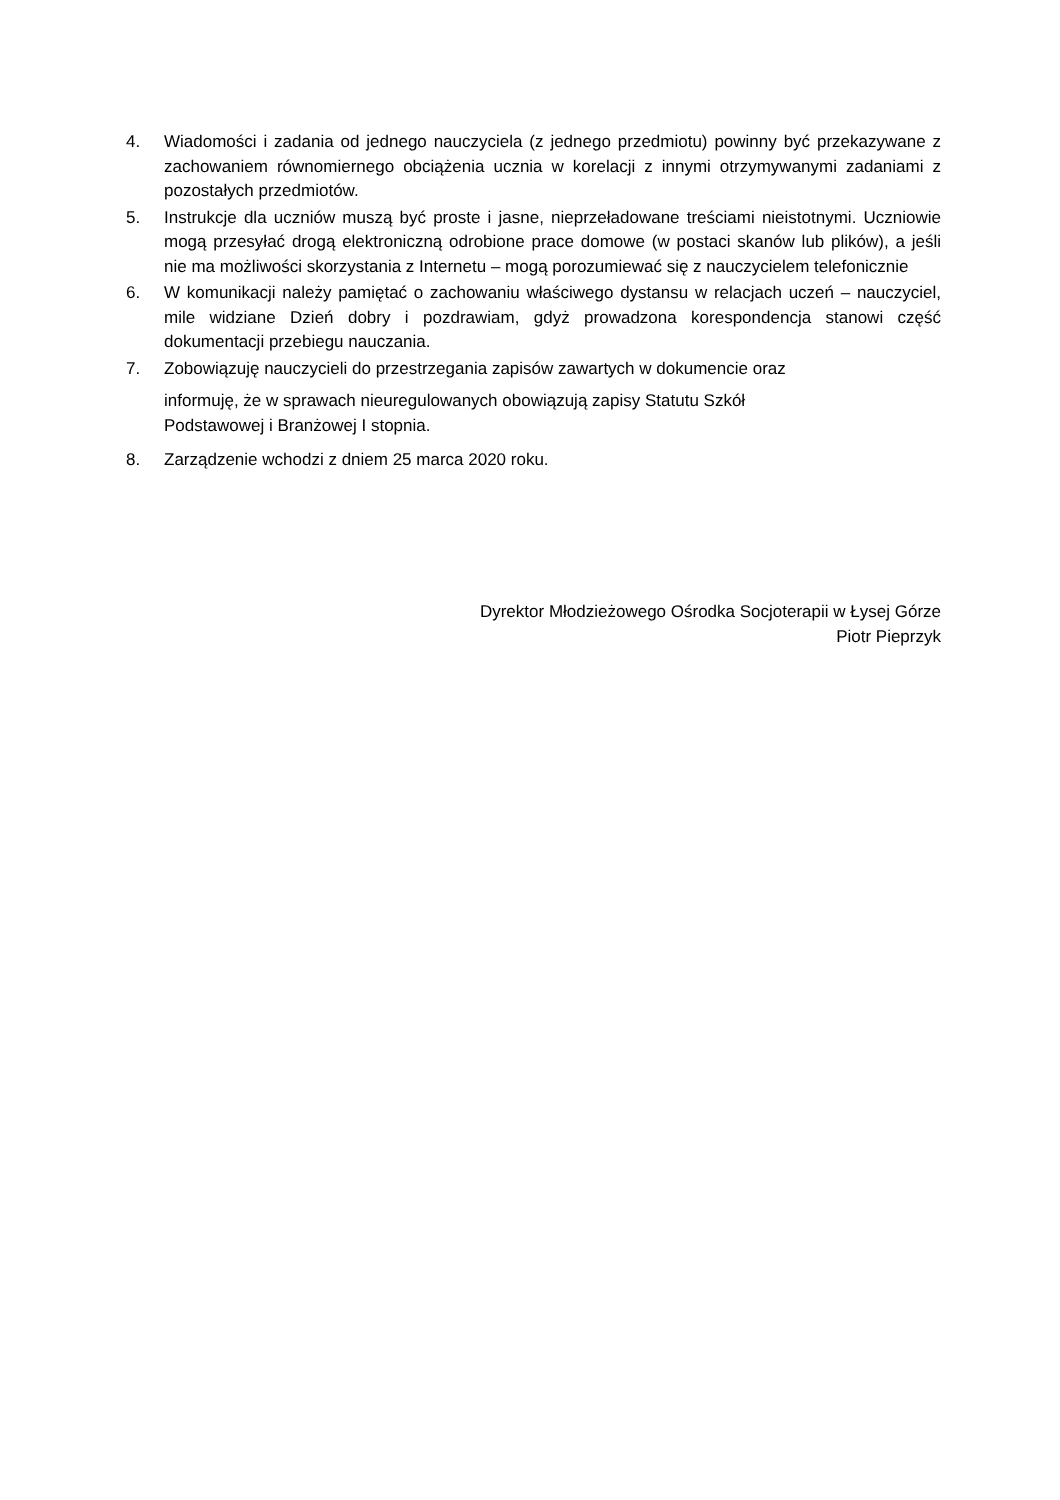4. Wiadomości i zadania od jednego nauczyciela (z jednego przedmiotu) powinny być przekazywane z zachowaniem równomiernego obciążenia ucznia w korelacji z innymi otrzymywanymi zadaniami z pozostałych przedmiotów.
5. Instrukcje dla uczniów muszą być proste i jasne, nieprzeładowane treściami nieistotnymi. Uczniowie mogą przesyłać drogą elektroniczną odrobione prace domowe (w postaci skanów lub plików), a jeśli nie ma możliwości skorzystania z Internetu – mogą porozumiewać się z nauczycielem telefonicznie
6. W komunikacji należy pamiętać o zachowaniu właściwego dystansu w relacjach uczeń – nauczyciel, mile widziane Dzień dobry i pozdrawiam, gdyż prowadzona korespondencja stanowi część dokumentacji przebiegu nauczania.
7. Zobowiązuję nauczycieli do przestrzegania zapisów zawartych w dokumencie oraz
informuję, że w sprawach nieuregulowanych obowiązują zapisy Statutu Szkół
Podstawowej i Branżowej I stopnia.
8. Zarządzenie wchodzi z dniem 25 marca 2020 roku.
Dyrektor Młodzieżowego Ośrodka Socjoterapii w Łysej Górze
Piotr Pieprzyk